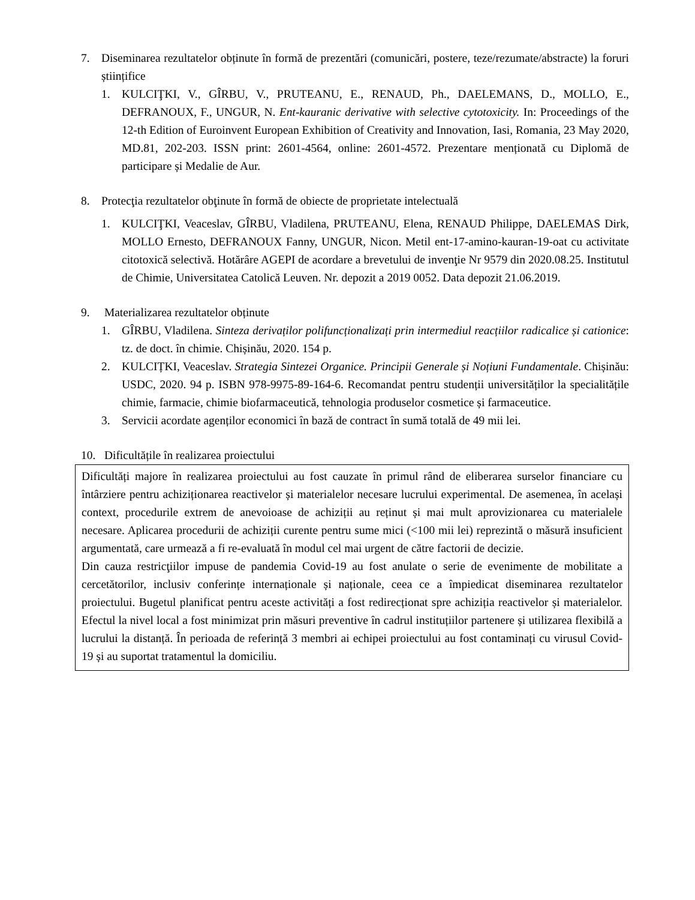7. Diseminarea rezultatelor obținute în formă de prezentări (comunicări, postere, teze/rezumate/abstracte) la foruri științifice
1. KULCIŢKI, V., GÎRBU, V., PRUTEANU, E., RENAUD, Ph., DAELEMANS, D., MOLLO, E., DEFRANOUX, F., UNGUR, N. Ent-kauranic derivative with selective cytotoxicity. In: Proceedings of the 12-th Edition of Euroinvent European Exhibition of Creativity and Innovation, Iasi, Romania, 23 May 2020, MD.81, 202-203. ISSN print: 2601-4564, online: 2601-4572. Prezentare menționată cu Diplomă de participare și Medalie de Aur.
8. Protecţia rezultatelor obţinute în formă de obiecte de proprietate intelectuală
1. KULCIŢKI, Veaceslav, GÎRBU, Vladilena, PRUTEANU, Elena, RENAUD Philippe, DAELEMAS Dirk, MOLLO Ernesto, DEFRANOUX Fanny, UNGUR, Nicon. Metil ent-17-amino-kauran-19-oat cu activitate citotoxică selectivă. Hotărâre AGEPI de acordare a brevetului de invenţie Nr 9579 din 2020.08.25. Institutul de Chimie, Universitatea Catolică Leuven. Nr. depozit a 2019 0052. Data depozit 21.06.2019.
9. Materializarea rezultatelor obținute
1. GÎRBU, Vladilena. Sinteza derivaților polifuncționalizați prin intermediul reacțiilor radicalice și cationice: tz. de doct. în chimie. Chișinău, 2020. 154 p.
2. KULCIȚKI, Veaceslav. Strategia Sintezei Organice. Principii Generale și Noțiuni Fundamentale. Chișinău: USDC, 2020. 94 p. ISBN 978-9975-89-164-6. Recomandat pentru studenții universităților la specialitățile chimie, farmacie, chimie biofarmaceutică, tehnologia produselor cosmetice și farmaceutice.
3. Servicii acordate agenților economici în bază de contract în sumă totală de 49 mii lei.
10.
Dificultățile în realizarea proiectului
Dificultăți majore în realizarea proiectului au fost cauzate în primul rând de eliberarea surselor financiare cu întârziere pentru achiziționarea reactivelor și materialelor necesare lucrului experimental. De asemenea, în același context, procedurile extrem de anevoioase de achiziții au reținut și mai mult aprovizionarea cu materialele necesare. Aplicarea procedurii de achiziții curente pentru sume mici (<100 mii lei) reprezintă o măsură insuficient argumentată, care urmează a fi re-evaluată în modul cel mai urgent de către factorii de decizie.
Din cauza restricţiilor impuse de pandemia Covid-19 au fost anulate o serie de evenimente de mobilitate a cercetătorilor, inclusiv conferințe internaționale și naționale, ceea ce a împiedicat diseminarea rezultatelor proiectului. Bugetul planificat pentru aceste activități a fost redirecționat spre achiziția reactivelor și materialelor. Efectul la nivel local a fost minimizat prin măsuri preventive în cadrul instituțiilor partenere și utilizarea flexibilă a lucrului la distanță. În perioada de referință 3 membri ai echipei proiectului au fost contaminați cu virusul Covid-19 și au suportat tratamentul la domiciliu.